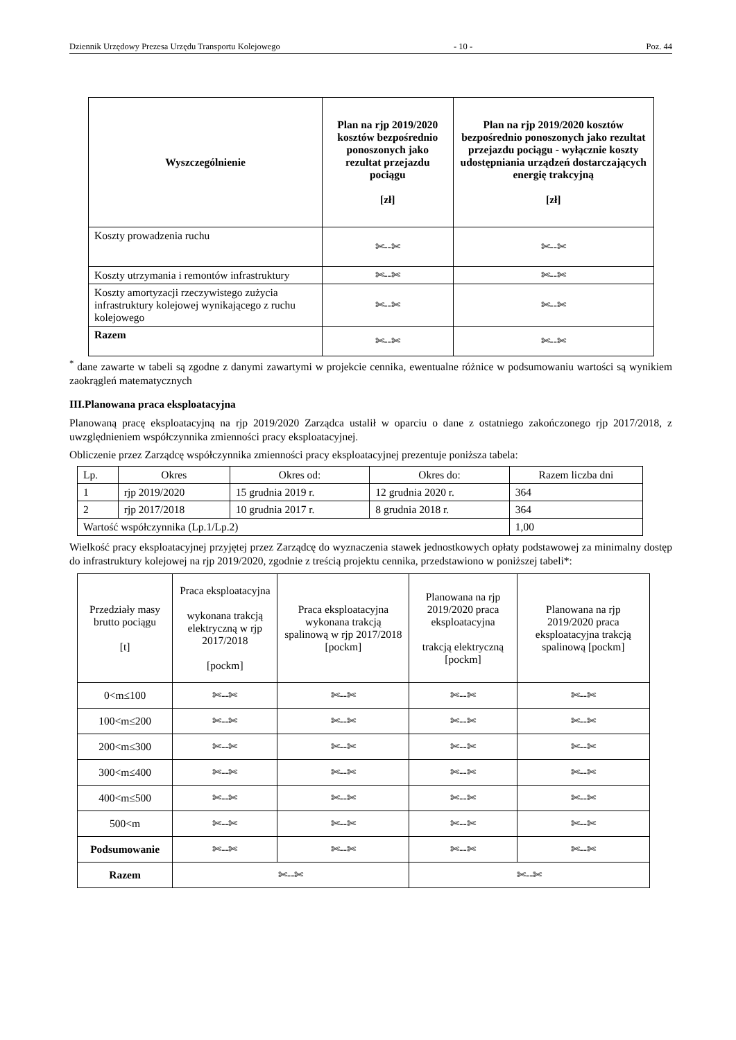Dziennik Urzędowy Prezesa Urzędu Transportu Kolejowego - 10 - Poz. 44
| Wyszczególnienie | Plan na rjp 2019/2020 kosztów bezpośrednio ponoszonych jako rezultat przejazdu pociągu [zł] | Plan na rjp 2019/2020 kosztów bezpośrednio ponoszonych jako rezultat przejazdu pociągu - wyłącznie koszty udostępniania urządzeń dostarczających energię trakcyjną [zł] |
| --- | --- | --- |
| Koszty prowadzenia ruchu | ✄--✄ | ✄--✄ |
| Koszty utrzymania i remontów infrastruktury | ✄--✄ | ✄--✄ |
| Koszty amortyzacji rzeczywistego zużycia infrastruktury kolejowej wynikającego z ruchu kolejowego | ✄--✄ | ✄--✄ |
| Razem | ✄--✄ | ✄--✄ |
<sup>*</sup> dane zawarte w tabeli są zgodne z danymi zawartymi w projekcie cennika, ewentualne różnice w podsumowaniu wartości są wynikiem zaokrągleń matematycznych
III.Planowana praca eksploatacyjna
Planowaną pracę eksploatacyjną na rjp 2019/2020 Zarządca ustalił w oparciu o dane z ostatniego zakończonego rjp 2017/2018, z uwzględnieniem współczynnika zmienności pracy eksploatacyjnej.
Obliczenie przez Zarządcę współczynnika zmienności pracy eksploatacyjnej prezentuje poniższa tabela:
| Lp. | Okres | Okres od: | Okres do: | Razem liczba dni |
| 1 | rjp 2019/2020 | 15 grudnia 2019 r. | 12 grudnia 2020 r. | 364 |
| 2 | rjp 2017/2018 | 10 grudnia 2017 r. | 8 grudnia 2018 r. | 364 |
| Wartość współczynnika (Lp.1/Lp.2) | | | | 1,00 |
Wielkość pracy eksploatacyjnej przyjętej przez Zarządcę do wyznaczenia stawek jednostkowych opłaty podstawowej za minimalny dostęp do infrastruktury kolejowej na rjp 2019/2020, zgodnie z treścią projektu cennika, przedstawiono w poniższej tabeli*:
| Przedziały masy brutto pociągu [t] | Praca eksploatacyjna wykonana trakcją elektryczną w rjp 2017/2018 [pockm] | Praca eksploatacyjna wykonana trakcją spalinową w rjp 2017/2018 [pockm] | Planowana na rjp 2019/2020 praca eksploatacyjna trakcją elektryczną [pockm] | Planowana na rjp 2019/2020 praca eksploatacyjna trakcją spalinową [pockm] |
| --- | --- | --- | --- | --- |
| 0<m≤100 | ✄--✄ | ✄--✄ | ✄--✄ | ✄--✄ |
| 100<m≤200 | ✄--✄ | ✄--✄ | ✄--✄ | ✄--✄ |
| 200<m≤300 | ✄--✄ | ✄--✄ | ✄--✄ | ✄--✄ |
| 300<m≤400 | ✄--✄ | ✄--✄ | ✄--✄ | ✄--✄ |
| 400<m≤500 | ✄--✄ | ✄--✄ | ✄--✄ | ✄--✄ |
| 500<m | ✄--✄ | ✄--✄ | ✄--✄ | ✄--✄ |
| Podsumowanie | ✄--✄ | ✄--✄ | ✄--✄ | ✄--✄ |
| Razem | ✄--✄ | | ✄--✄ | |